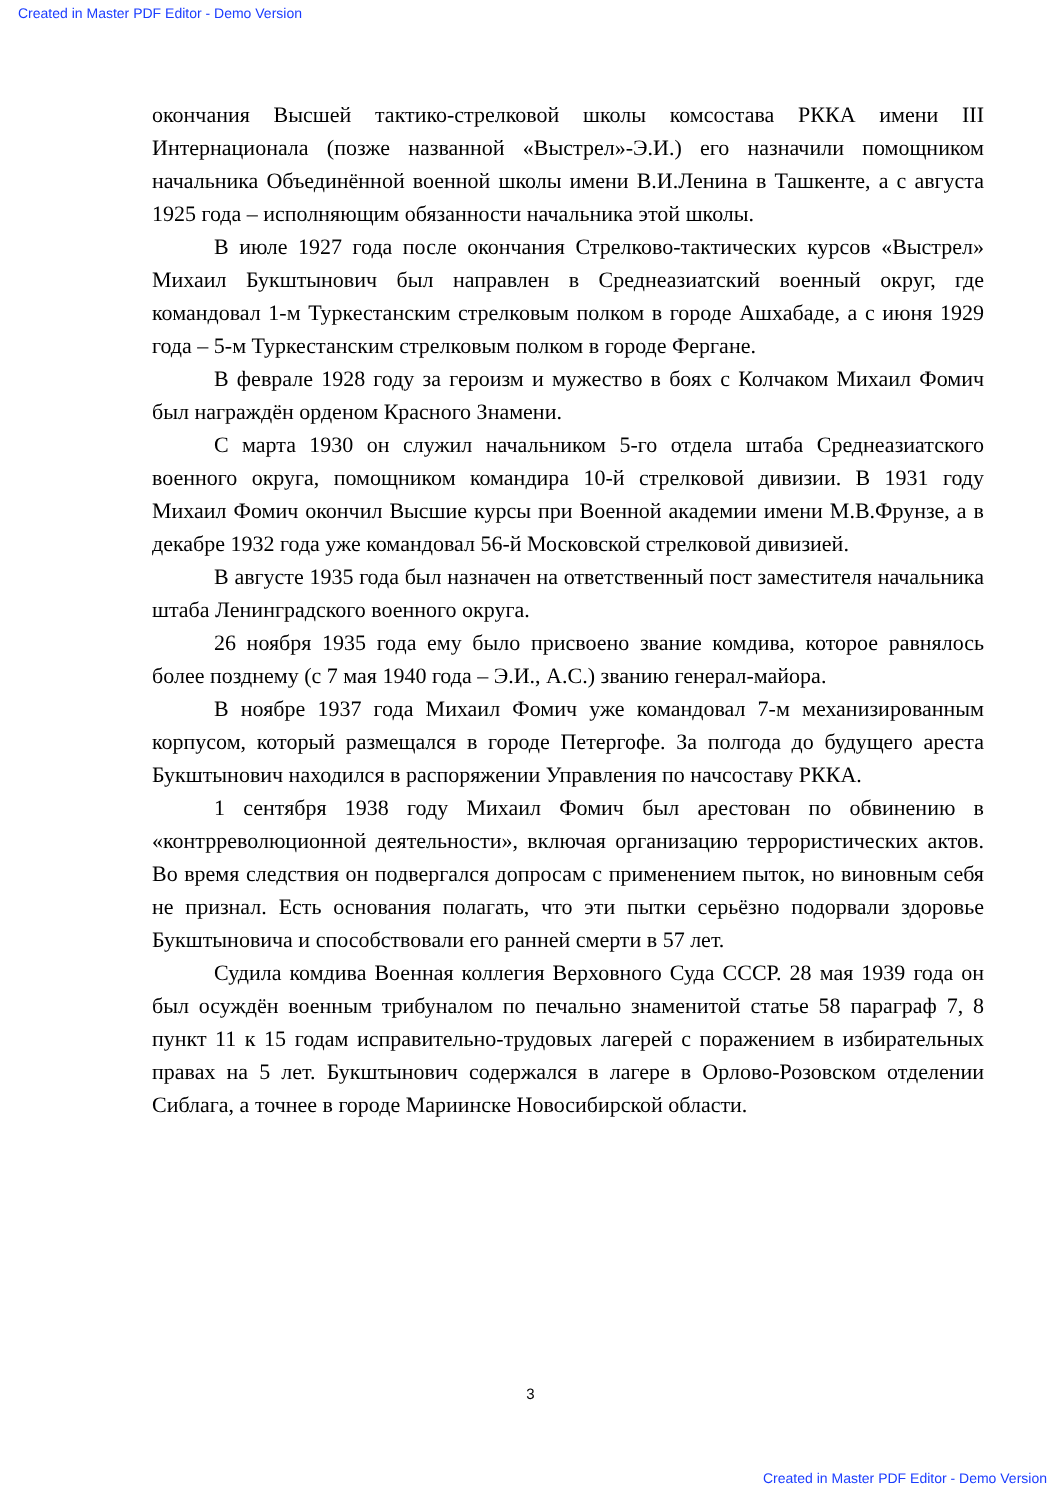Created in Master PDF Editor - Demo Version
окончания Высшей тактико-стрелковой школы комсостава РККА имени III Интернационала (позже названной «Выстрел»-Э.И.) его назначили помощником начальника Объединённой военной школы имени В.И.Ленина в Ташкенте, а с августа 1925 года – исполняющим обязанности начальника этой школы.
В июле 1927 года после окончания Стрелково-тактических курсов «Выстрел» Михаил Букштынович был направлен в Среднеазиатский военный округ, где командовал 1-м Туркестанским стрелковым полком в городе Ашхабаде, а с июня 1929 года – 5-м Туркестанским стрелковым полком в городе Фергане.
В феврале 1928 году за героизм и мужество в боях с Колчаком Михаил Фомич был награждён орденом Красного Знамени.
С марта 1930 он служил начальником 5-го отдела штаба Среднеазиатского военного округа, помощником командира 10-й стрелковой дивизии. В 1931 году Михаил Фомич окончил Высшие курсы при Военной академии имени М.В.Фрунзе, а в декабре 1932 года уже командовал 56-й Московской стрелковой дивизией.
В августе 1935 года был назначен на ответственный пост заместителя начальника штаба Ленинградского военного округа.
26 ноября 1935 года ему было присвоено звание комдива, которое равнялось более позднему (с 7 мая 1940 года – Э.И., А.С.) званию генерал-майора.
В ноябре 1937 года Михаил Фомич уже командовал 7-м механизированным корпусом, который размещался в городе Петергофе. За полгода до будущего ареста Букштынович находился в распоряжении Управления по начсоставу РККА.
1 сентября 1938 году Михаил Фомич был арестован по обвинению в «контрреволюционной деятельности», включая организацию террористических актов. Во время следствия он подвергался допросам с применением пыток, но виновным себя не признал. Есть основания полагать, что эти пытки серьёзно подорвали здоровье Букштыновича и способствовали его ранней смерти в 57 лет.
Судила комдива Военная коллегия Верховного Суда СССР. 28 мая 1939 года он был осуждён военным трибуналом по печально знаменитой статье 58 параграф 7, 8 пункт 11 к 15 годам исправительно-трудовых лагерей с поражением в избирательных правах на 5 лет. Букштынович содержался в лагере в Орлово-Розовском отделении Сиблага, а точнее в городе Мариинске Новосибирской области.
3
Created in Master PDF Editor - Demo Version